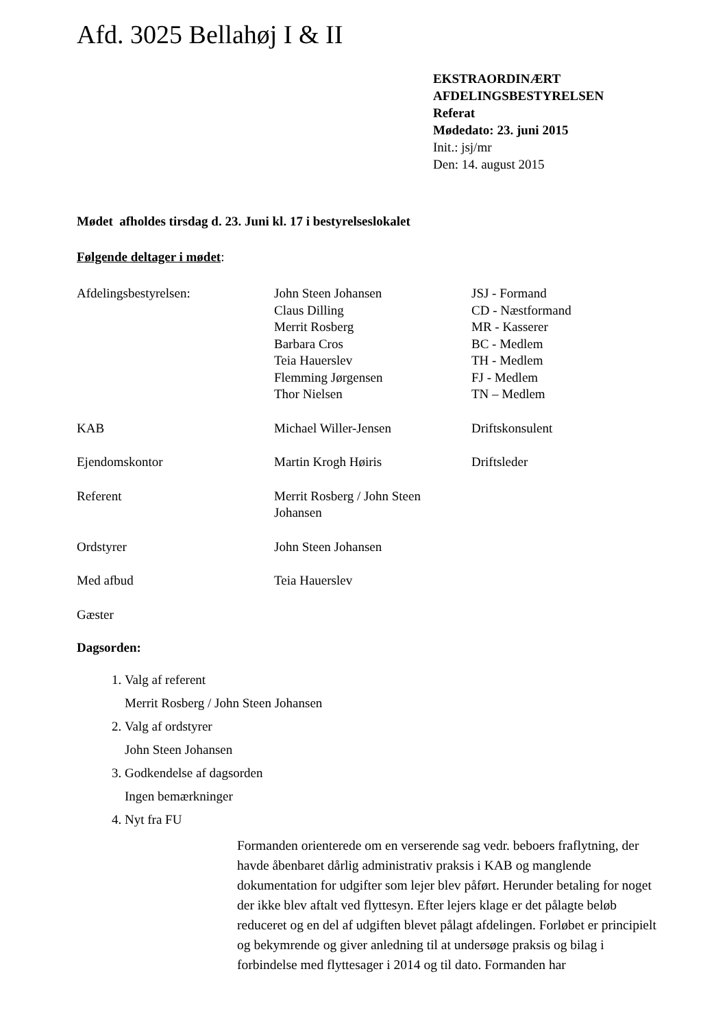Afd. 3025 Bellahøj I & II
EKSTRAORDINÆRT
AFDELINGSBESTYRELSEN
Referat
Mødedato: 23. juni 2015
Init.: jsj/mr
Den: 14. august 2015
Mødet afholdes tirsdag d. 23. Juni kl. 17 i bestyrelseslokalet
Følgende deltager i mødet:
| Afdelingsbestyrelsen: | John Steen Johansen Claus Dilling Merrit Rosberg Barbara Cros Teia Hauerslev Flemming Jørgensen Thor Nielsen | JSJ - Formand CD - Næstformand MR - Kasserer BC - Medlem TH - Medlem FJ - Medlem TN – Medlem |
| KAB | Michael Willer-Jensen | Driftskonsulent |
| Ejendomskontor | Martin Krogh Høiris | Driftsleder |
| Referent | Merrit Rosberg / John Steen Johansen | |
| Ordstyrer | John Steen Johansen | |
| Med afbud | Teia Hauerslev | |
| Gæster | | |
Dagsorden:
1. Valg af referent
Merrit Rosberg / John Steen Johansen
2. Valg af ordstyrer
John Steen Johansen
3. Godkendelse af dagsorden
Ingen bemærkninger
4. Nyt fra FU
Formanden orienterede om en verserende sag vedr. beboers fraflytning, der havde åbenbaret dårlig administrativ praksis i KAB og manglende dokumentation for udgifter som lejer blev påført. Herunder betaling for noget der ikke blev aftalt ved flyttesyn. Efter lejers klage er det pålagte beløb reduceret og en del af udgiften blevet pålagt afdelingen. Forløbet er principielt og bekymrende og giver anledning til at undersøge praksis og bilag i forbindelse med flyttesager i 2014 og til dato. Formanden har